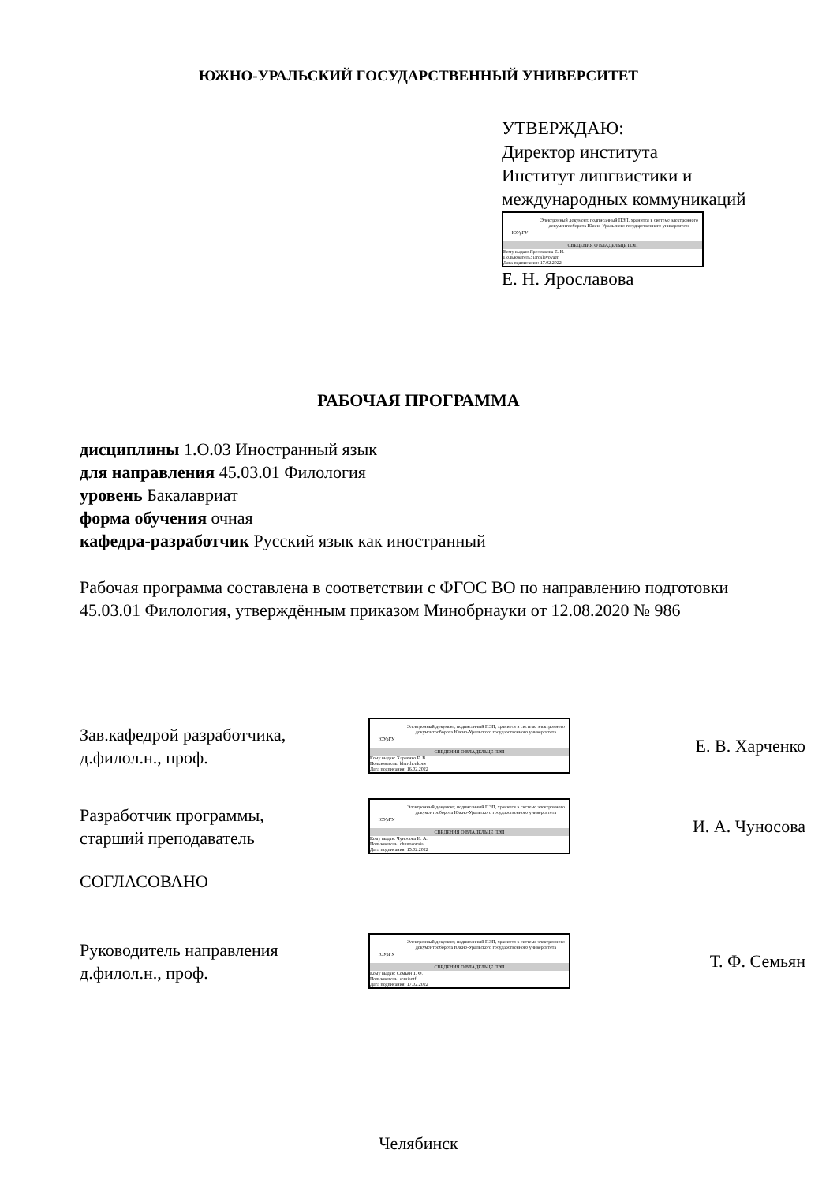ЮЖНО-УРАЛЬСКИЙ ГОСУДАРСТВЕННЫЙ УНИВЕРСИТЕТ
УТВЕРЖДАЮ:
Директор института
Институт лингвистики и
международных коммуникаций
ЮУрГУ
Электронный документ, подписанный ПЭП, хранится в системе электронного документооборота Южно-Уральского государственного университета
СВЕДЕНИЯ О ВЛАДЕЛЬЦЕ ПЭП
Кому выдан: Ярославова Е. Н.
Пользователь: iaroslavovaen
Дата подписания: 17.02.2022
Е. Н. Ярославова
РАБОЧАЯ ПРОГРАММА
дисциплины 1.О.03 Иностранный язык
для направления 45.03.01 Филология
уровень Бакалавриат
форма обучения очная
кафедра-разработчик Русский язык как иностранный
Рабочая программа составлена в соответствии с ФГОС ВО по направлению подготовки 45.03.01 Филология, утверждённым приказом Минобрнауки от 12.08.2020 № 986
Зав.кафедрой разработчика,
д.филол.н., проф.
ЮУрГУ
Электронный документ, подписанный ПЭП, хранится в системе электронного документооборота Южно-Уральского государственного университета
СВЕДЕНИЯ О ВЛАДЕЛЬЦЕ ПЭП
Кому выдан: Харченко Е. В.
Пользователь: kharchenkoev
Дата подписания: 16.02.2022
Е. В. Харченко
Разработчик программы,
старший преподаватель
ЮУрГУ
Электронный документ, подписанный ПЭП, хранится в системе электронного документооборота Южно-Уральского государственного университета
СВЕДЕНИЯ О ВЛАДЕЛЬЦЕ ПЭП
Кому выдан: Чуносова И. А.
Пользователь: chunosovaia
Дата подписания: 15.02.2022
И. А. Чуносова
СОГЛАСОВАНО
Руководитель направления
д.филол.н., проф.
ЮУрГУ
Электронный документ, подписанный ПЭП, хранится в системе электронного документооборота Южно-Уральского государственного университета
СВЕДЕНИЯ О ВЛАДЕЛЬЦЕ ПЭП
Кому выдан: Семьян Т. Ф.
Пользователь: semiantf
Дата подписания: 17.02.2022
Т. Ф. Семьян
Челябинск